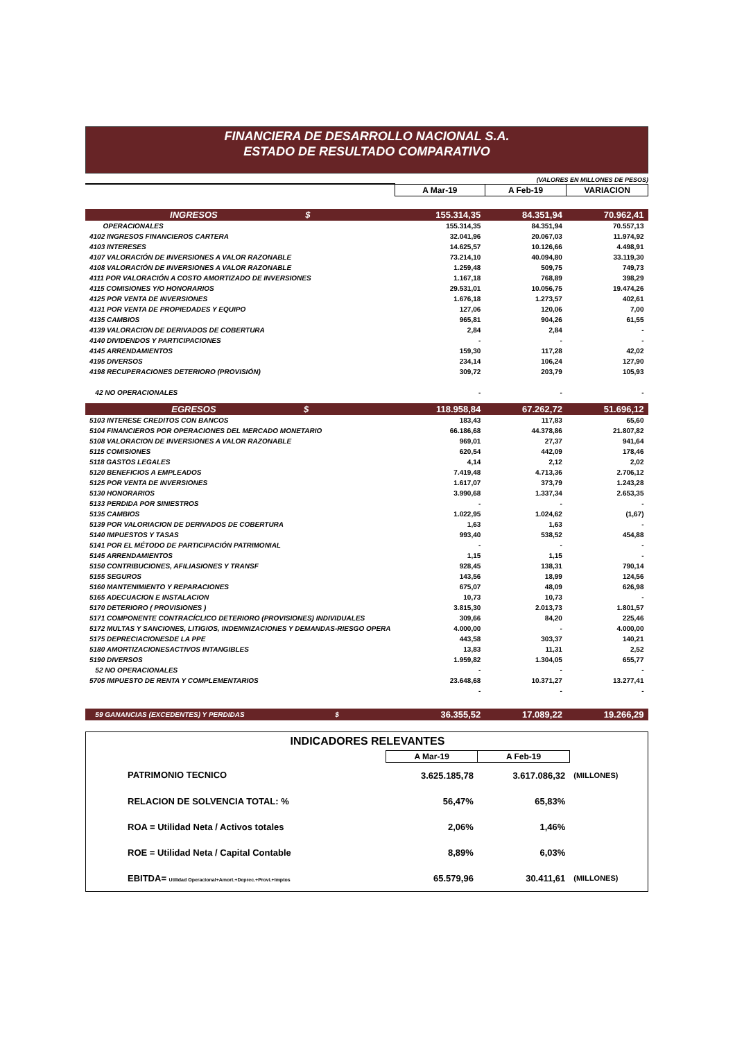FINANCIERA DE DESARROLLO NACIONAL S.A.
ESTADO DE RESULTADO COMPARATIVO
(VALORES EN MILLONES DE PESOS)
| | A Mar-19 | A Feb-19 | VARIACION |
| --- | --- | --- | --- |
| INGRESOS $ | 155.314,35 | 84.351,94 | 70.962,41 |
| OPERACIONALES | 155.314,35 | 84.351,94 | 70.557,13 |
| 4102 INGRESOS FINANCIEROS CARTERA | 32.041,96 | 20.067,03 | 11.974,92 |
| 4103 INTERESES | 14.625,57 | 10.126,66 | 4.498,91 |
| 4107 VALORACIÓN DE INVERSIONES A VALOR RAZONABLE | 73.214,10 | 40.094,80 | 33.119,30 |
| 4108 VALORACIÓN DE INVERSIONES A VALOR RAZONABLE | 1.259,48 | 509,75 | 749,73 |
| 4111 POR VALORACIÓN A COSTO AMORTIZADO DE INVERSIONES | 1.167,18 | 768,89 | 398,29 |
| 4115 COMISIONES Y/O HONORARIOS | 29.531,01 | 10.056,75 | 19.474,26 |
| 4125 POR VENTA DE INVERSIONES | 1.676,18 | 1.273,57 | 402,61 |
| 4131 POR VENTA DE PROPIEDADES Y EQUIPO | 127,06 | 120,06 | 7,00 |
| 4135 CAMBIOS | 965,81 | 904,26 | 61,55 |
| 4139 VALORACION DE DERIVADOS DE COBERTURA | 2,84 | 2,84 | - |
| 4140 DIVIDENDOS Y PARTICIPACIONES | - | - | - |
| 4145 ARRENDAMIENTOS | 159,30 | 117,28 | 42,02 |
| 4195 DIVERSOS | 234,14 | 106,24 | 127,90 |
| 4198 RECUPERACIONES DETERIORO (PROVISIÓN) | 309,72 | 203,79 | 105,93 |
| 42 NO OPERACIONALES | - | - | - |
| EGRESOS $ | 118.958,84 | 67.262,72 | 51.696,12 |
| 5103 INTERESE CREDITOS CON BANCOS | 183,43 | 117,83 | 65,60 |
| 5104 FINANCIEROS POR OPERACIONES DEL MERCADO MONETARIO | 66.186,68 | 44.378,86 | 21.807,82 |
| 5108 VALORACION DE INVERSIONES A VALOR RAZONABLE | 969,01 | 27,37 | 941,64 |
| 5115 COMISIONES | 620,54 | 442,09 | 178,46 |
| 5118 GASTOS LEGALES | 4,14 | 2,12 | 2,02 |
| 5120 BENEFICIOS A EMPLEADOS | 7.419,48 | 4.713,36 | 2.706,12 |
| 5125 POR VENTA DE INVERSIONES | 1.617,07 | 373,79 | 1.243,28 |
| 5130 HONORARIOS | 3.990,68 | 1.337,34 | 2.653,35 |
| 5133 PERDIDA POR SINIESTROS | - | - | - |
| 5135 CAMBIOS | 1.022,95 | 1.024,62 | (1,67) |
| 5139 POR VALORIACION DE DERIVADOS DE COBERTURA | 1,63 | 1,63 | - |
| 5140 IMPUESTOS Y TASAS | 993,40 | 538,52 | 454,88 |
| 5141 POR EL MÉTODO DE PARTICIPACIÓN PATRIMONIAL | - | - | - |
| 5145 ARRENDAMIENTOS | 1,15 | 1,15 | - |
| 5150 CONTRIBUCIONES, AFILIASIONES Y TRANSF | 928,45 | 138,31 | 790,14 |
| 5155 SEGUROS | 143,56 | 18,99 | 124,56 |
| 5160 MANTENIMIENTO Y REPARACIONES | 675,07 | 48,09 | 626,98 |
| 5165 ADECUACION E INSTALACION | 10,73 | 10,73 | - |
| 5170 DETERIORO ( PROVISIONES ) | 3.815,30 | 2.013,73 | 1.801,57 |
| 5171 COMPONENTE CONTRACÍCLICO DETERIORO (PROVISIONES) INDIVIDUALES | 309,66 | 84,20 | 225,46 |
| 5172 MULTAS Y SANCIONES, LITIGIOS, INDEMNIZACIONES Y DEMANDAS-RIESGO OPERA | 4.000,00 | - | 4.000,00 |
| 5175 DEPRECIACIONESDE LA PPE | 443,58 | 303,37 | 140,21 |
| 5180 AMORTIZACIONESACTIVOS INTANGIBLES | 13,83 | 11,31 | 2,52 |
| 5190 DIVERSOS | 1.959,82 | 1.304,05 | 655,77 |
| 52 NO OPERACIONALES | - | - | - |
| 5705 IMPUESTO DE RENTA Y COMPLEMENTARIOS | 23.648,68 | 10.371,27 | 13.277,41 |
| | - | - | - |
| 59 GANANCIAS (EXCEDENTES) Y PERDIDAS $ | 36.355,52 | 17.089,22 | 19.266,29 |
| INDICADORES RELEVANTES | | | |
| --- | --- | --- | --- |
| | A Mar-19 | A Feb-19 | |
| PATRIMONIO TECNICO | 3.625.185,78 | 3.617.086,32 | (MILLONES) |
| RELACION DE SOLVENCIA TOTAL: % | 56,47% | 65,83% | |
| ROA = Utilidad Neta / Activos totales | 2,06% | 1,46% | |
| ROE = Utilidad Neta / Capital Contable | 8,89% | 6,03% | |
| EBITDA= Utilidad Operacional+Amort.+Deprec.+Provi.+Imptos | 65.579,96 | 30.411,61 | (MILLONES) |